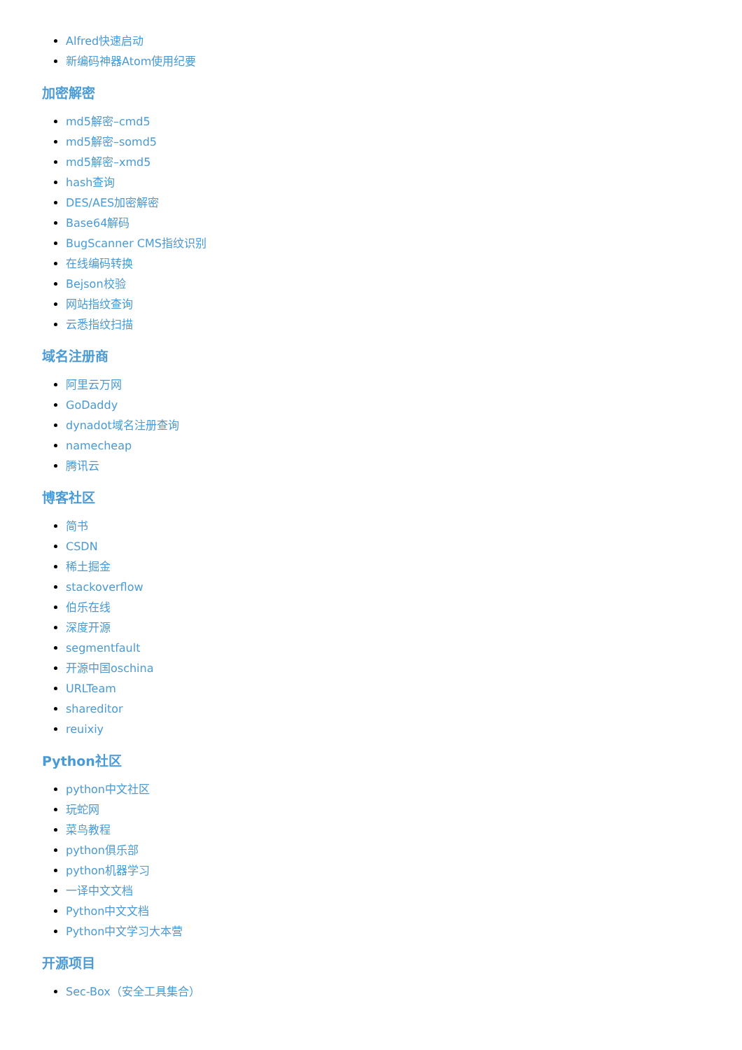Alfred快速启动
新编码神器Atom使用纪要
加密解密
md5解密–cmd5
md5解密–somd5
md5解密–xmd5
hash查询
DES/AES加密解密
Base64解码
BugScanner CMS指纹识别
在线编码转换
Bejson校验
网站指纹查询
云悉指纹扫描
域名注册商
阿里云万网
GoDaddy
dynadot域名注册查询
namecheap
腾讯云
博客社区
简书
CSDN
稀土掘金
stackoverflow
伯乐在线
深度开源
segmentfault
开源中国oschina
URLTeam
shareditor
reuixiy
Python社区
python中文社区
玩蛇网
菜鸟教程
python俱乐部
python机器学习
一译中文文档
Python中文文档
Python中文学习大本营
开源项目
Sec-Box（安全工具集合）